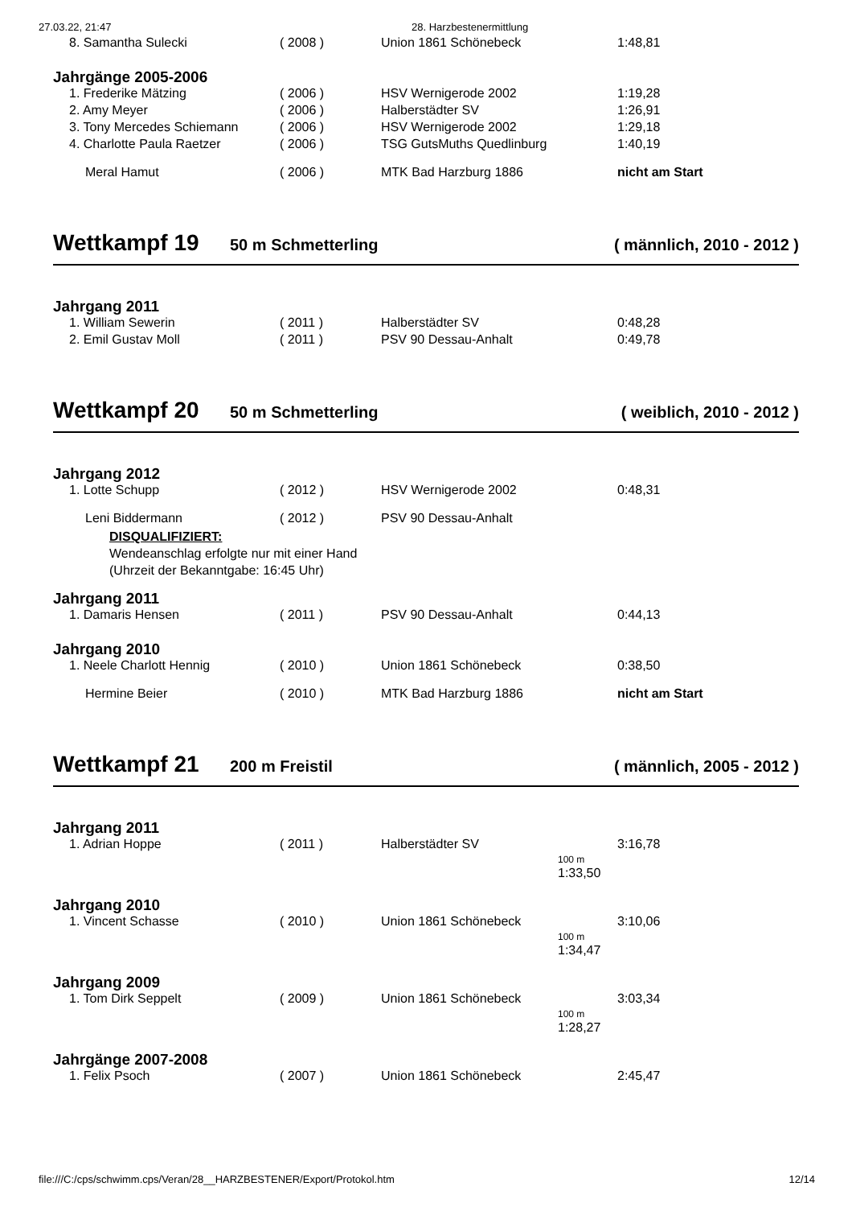27.03.22, 21:47 28. Harzbestenermittlung
| 8. Samantha Sulecki | ( 2008 ) | Union 1861 Schönebeck | 1:48,81 |
Jahrgänge 2005-2006
| 1. Frederike Mätzing | ( 2006 ) | HSV Wernigerode 2002 | 1:19,28 |
| 2. Amy Meyer | ( 2006 ) | Halberstädter SV | 1:26,91 |
| 3. Tony Mercedes Schiemann | ( 2006 ) | HSV Wernigerode 2002 | 1:29,18 |
| 4. Charlotte Paula Raetzer | ( 2006 ) | TSG GutsMuths Quedlinburg | 1:40,19 |
| Meral Hamut | ( 2006 ) | MTK Bad Harzburg 1886 | nicht am Start |
Wettkampf 19 50 m Schmetterling ( männlich, 2010 - 2012 )
Jahrgang 2011
| 1. William Sewerin | ( 2011 ) | Halberstädter SV | 0:48,28 |
| 2. Emil Gustav Moll | ( 2011 ) | PSV 90 Dessau-Anhalt | 0:49,78 |
Wettkampf 20 50 m Schmetterling ( weiblich, 2010 - 2012 )
Jahrgang 2012
| 1. Lotte Schupp | ( 2012 ) | HSV Wernigerode 2002 | 0:48,31 |
| Leni Biddermann | ( 2012 ) | PSV 90 Dessau-Anhalt | |
DISQUALIFIZIERT:
Wendeanschlag erfolgte nur mit einer Hand
(Uhrzeit der Bekanntgabe: 16:45 Uhr)
Jahrgang 2011
| 1. Damaris Hensen | ( 2011 ) | PSV 90 Dessau-Anhalt | 0:44,13 |
Jahrgang 2010
| 1. Neele Charlott Hennig | ( 2010 ) | Union 1861 Schönebeck | 0:38,50 |
| Hermine Beier | ( 2010 ) | MTK Bad Harzburg 1886 | nicht am Start |
Wettkampf 21 200 m Freistil ( männlich, 2005 - 2012 )
Jahrgang 2011
| 1. Adrian Hoppe | ( 2011 ) | Halberstädter SV | 3:16,78 100 m 1:33,50 |
Jahrgang 2010
| 1. Vincent Schasse | ( 2010 ) | Union 1861 Schönebeck | 3:10,06 100 m 1:34,47 |
Jahrgang 2009
| 1. Tom Dirk Seppelt | ( 2009 ) | Union 1861 Schönebeck | 3:03,34 100 m 1:28,27 |
Jahrgänge 2007-2008
| 1. Felix Psoch | ( 2007 ) | Union 1861 Schönebeck | 2:45,47 |
file:///C:/cps/schwimm.cps/Veran/28__HARZBESTENER/Export/Protokol.htm 12/14